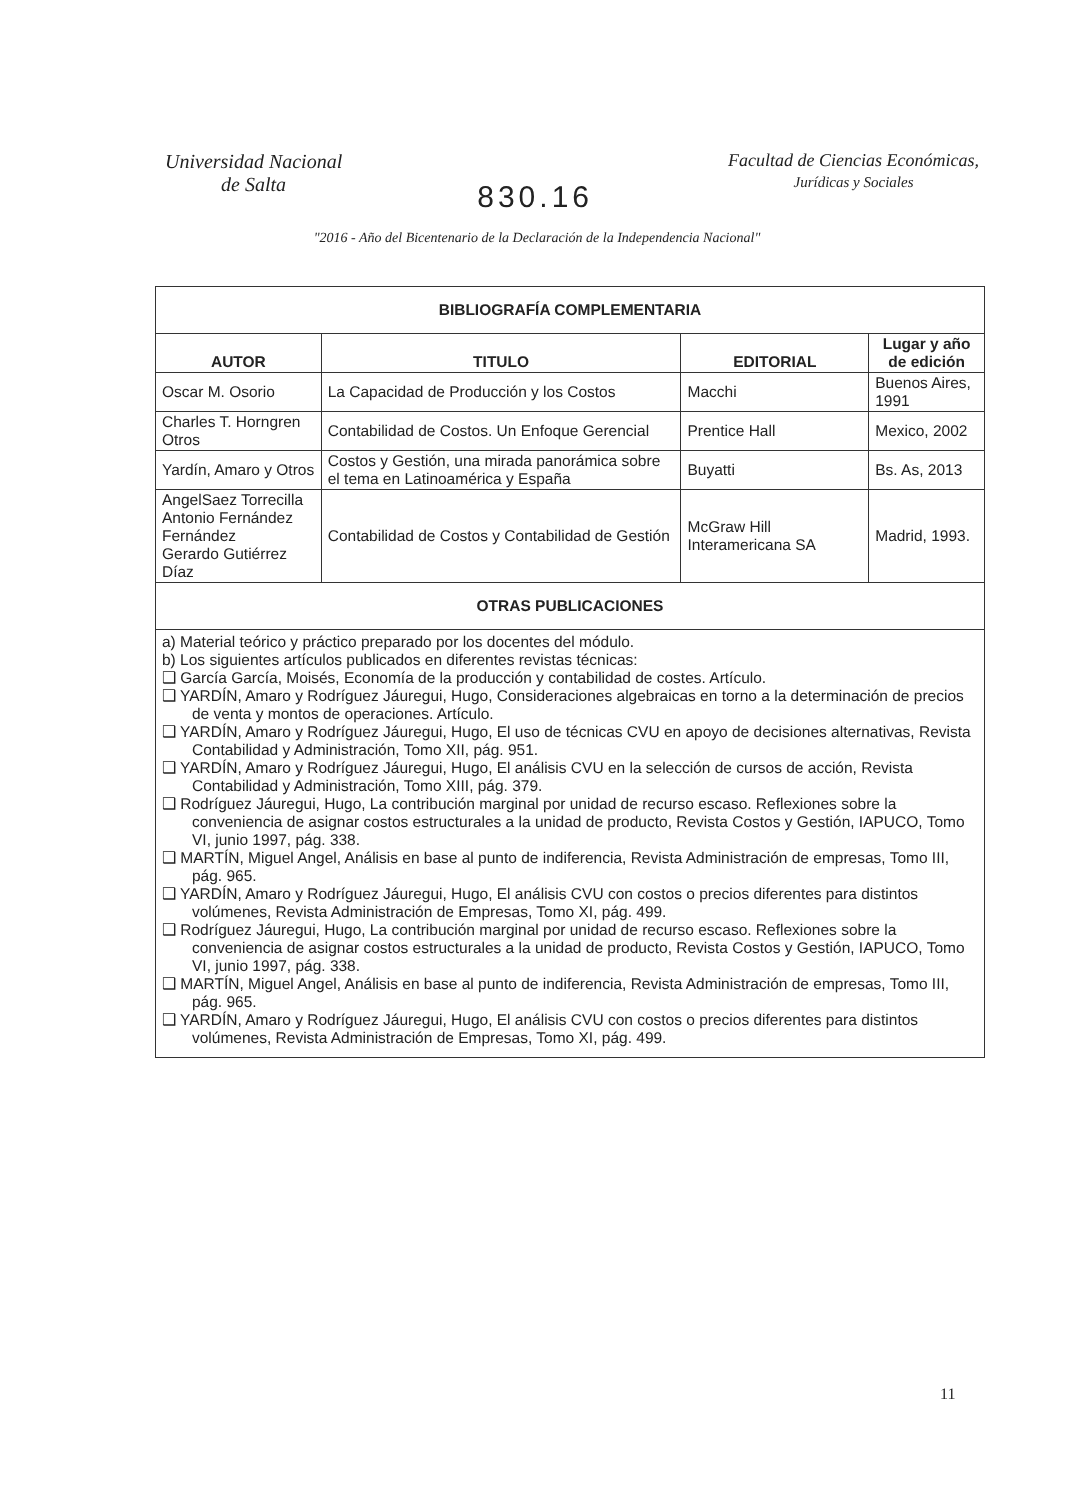Universidad Nacional
de Salta
830.16
Facultad de Ciencias Económicas,
Jurídicas y Sociales
"2016 - Año del Bicentenario de la Declaración de la Independencia Nacional"
| BIBLIOGRAFÍA COMPLEMENTARIA | | | |
| AUTOR | TITULO | EDITORIAL | Lugar y año de edición |
| Oscar M. Osorio | La Capacidad de Producción y los Costos | Macchi | Buenos Aires, 1991 |
| Charles T. Horngren Otros | Contabilidad de Costos. Un Enfoque Gerencial | Prentice Hall | Mexico, 2002 |
| Yardín, Amaro y Otros | Costos y Gestión, una mirada panorámica sobre el tema en Latinoamérica y España | Buyatti | Bs. As, 2013 |
| AngelSaez Torrecilla Antonio Fernández Fernández Gerardo Gutiérrez Díaz | Contabilidad de Costos y Contabilidad de Gestión | McGraw Hill Interamericana SA | Madrid, 1993. |
| OTRAS PUBLICACIONES | | | |
| a) Material teórico y práctico preparado por los docentes del módulo. b) Los siguientes artículos publicados en diferentes revistas técnicas: ❑ García García, Moisés, Economía de la producción y contabilidad de costes. Artículo. ❑ YARDÍN, Amaro y Rodríguez Jáuregui, Hugo, Consideraciones algebraicas en torno a la determinación de precios de venta y montos de operaciones. Artículo. ❑ YARDÍN, Amaro y Rodríguez Jáuregui, Hugo, El uso de técnicas CVU en apoyo de decisiones alternativas, Revista Contabilidad y Administración, Tomo XII, pág. 951. ❑ YARDÍN, Amaro y Rodríguez Jáuregui, Hugo, El análisis CVU en la selección de cursos de acción, Revista Contabilidad y Administración, Tomo XIII, pág. 379. ❑ Rodríguez Jáuregui, Hugo, La contribución marginal por unidad de recurso escaso. Reflexiones sobre la conveniencia de asignar costos estructurales a la unidad de producto, Revista Costos y Gestión, IAPUCO, Tomo VI, junio 1997, pág. 338. ❑ MARTÍN, Miguel Angel, Análisis en base al punto de indiferencia, Revista Administración de empresas, Tomo III, pág. 965. ❑ YARDÍN, Amaro y Rodríguez Jáuregui, Hugo, El análisis CVU con costos o precios diferentes para distintos volúmenes, Revista Administración de Empresas, Tomo XI, pág. 499. ❑ Rodríguez Jáuregui, Hugo, La contribución marginal por unidad de recurso escaso. Reflexiones sobre la conveniencia de asignar costos estructurales a la unidad de producto, Revista Costos y Gestión, IAPUCO, Tomo VI, junio 1997, pág. 338. ❑ MARTÍN, Miguel Angel, Análisis en base al punto de indiferencia, Revista Administración de empresas, Tomo III, pág. 965. ❑ YARDÍN, Amaro y Rodríguez Jáuregui, Hugo, El análisis CVU con costos o precios diferentes para distintos volúmenes, Revista Administración de Empresas, Tomo XI, pág. 499. | | | |
11